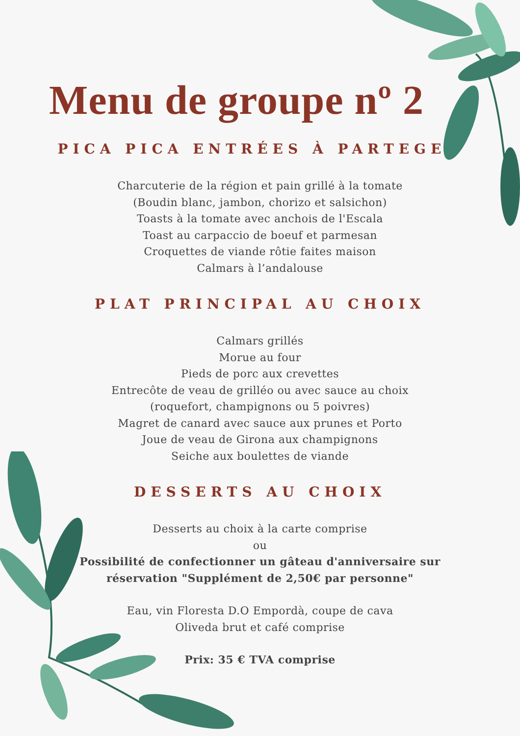Menu de groupe nº 2
PICA PICA ENTRÉES À PARTEGER
Charcuterie de la région et pain grillé à la tomate
(Boudin blanc, jambon, chorizo et salsichon)
Toasts à la tomate avec anchois de l'Escala
Toast au carpaccio de boeuf et parmesan
Croquettes de viande rôtie faites maison
Calmars à l’andalouse
PLAT PRINCIPAL AU CHOIX
Calmars grillés
Morue au four
Pieds de porc aux crevettes
Entrecôte de veau de grilléo ou avec sauce au choix
(roquefort, champignons ou 5 poivres)
Magret de canard avec sauce aux prunes et Porto
Joue de veau de Girona aux champignons
Seiche aux boulettes de viande
DESSERTS AU CHOIX
Desserts au choix à la carte comprise
ou
Possibilité de confectionner un gâteau d'anniversaire sur
réservation "Supplément de 2,50€ par personne"
Eau, vin Floresta D.O Empordà, coupe de cava
Oliveda brut et café comprise
Prix: 35 € TVA comprise